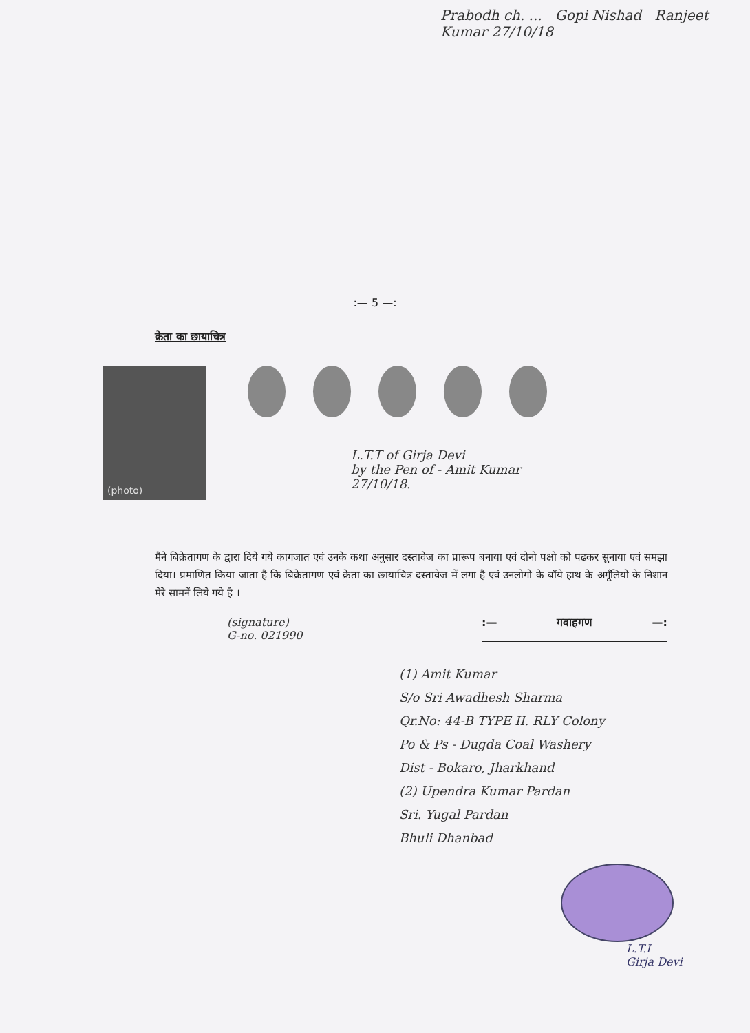Prabodh ch. ... Gopi Nishad Ranjeet Kumar 27/10/18
:— 5 —:
क्रेता का छायाचित्र
(photo)
L.T.T of Girja Devi
by the Pen of - Amit Kumar
27/10/18.
मैने बिक्रेतागण के द्वारा दिये गये कागजात एवं उनके कथा अनुसार दस्तावेज का प्रारूप बनाया एवं दोनो पक्षो को पढकर सुनाया एवं समझा दिया। प्रमाणित किया जाता है कि बिक्रेतागण एवं क्रेता का छायाचित्र दस्तावेज में लगा है एवं उनलोगो के बॉये हाथ के अगूँलियो के निशान मेरे सामनें लिये गये है ।
(signature)
G-no. 021990
:— गवाहगण —:
(1) Amit Kumar
S/o Sri Awadhesh Sharma
Qr.No: 44-B TYPE II. RLY Colony
Po & Ps - Dugda Coal Washery
Dist - Bokaro, Jharkhand
(2) Upendra Kumar Pardan
Sri. Yugal Pardan
Bhuli Dhanbad
L.T.I
Girja Devi